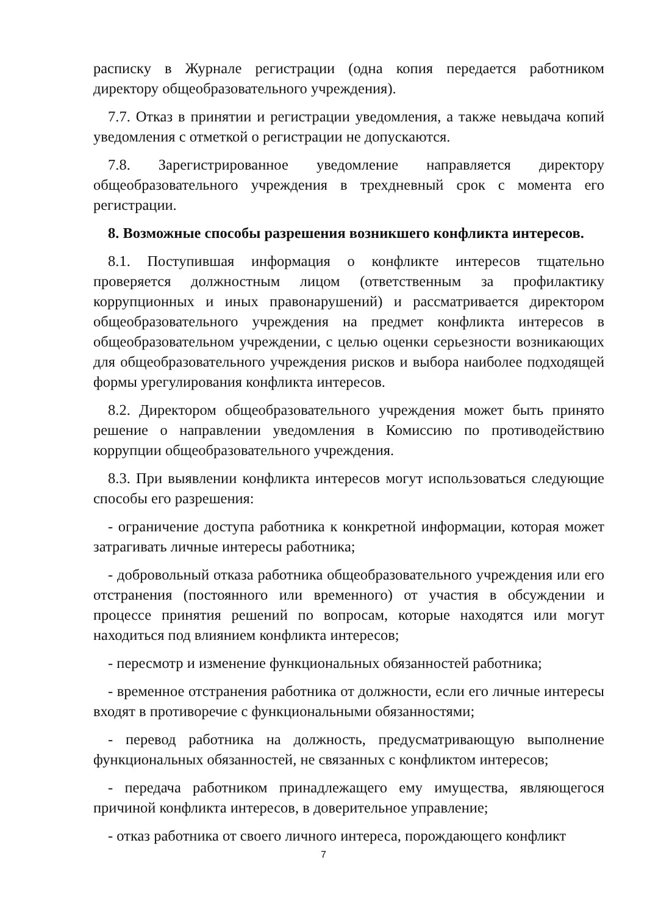расписку в Журнале регистрации (одна копия передается работником директору общеобразовательного учреждения).
7.7. Отказ в принятии и регистрации уведомления, а также невыдача копий уведомления с отметкой о регистрации не допускаются.
7.8. Зарегистрированное уведомление направляется директору общеобразовательного учреждения в трехдневный срок с момента его регистрации.
8. Возможные способы разрешения возникшего конфликта интересов.
8.1. Поступившая информация о конфликте интересов тщательно проверяется должностным лицом (ответственным за профилактику коррупционных и иных правонарушений) и рассматривается директором общеобразовательного учреждения на предмет конфликта интересов в общеобразовательном учреждении, с целью оценки серьезности возникающих для общеобразовательного учреждения рисков и выбора наиболее подходящей формы урегулирования конфликта интересов.
8.2. Директором общеобразовательного учреждения может быть принято решение о направлении уведомления в Комиссию по противодействию коррупции общеобразовательного учреждения.
8.3. При выявлении конфликта интересов могут использоваться следующие способы его разрешения:
- ограничение доступа работника к конкретной информации, которая может затрагивать личные интересы работника;
- добровольный отказа работника общеобразовательного учреждения или его отстранения (постоянного или временного) от участия в обсуждении и процессе принятия решений по вопросам, которые находятся или могут находиться под влиянием конфликта интересов;
- пересмотр и изменение функциональных обязанностей работника;
- временное отстранения работника от должности, если его личные интересы входят в противоречие с функциональными обязанностями;
- перевод работника на должность, предусматривающую выполнение функциональных обязанностей, не связанных с конфликтом интересов;
- передача работником принадлежащего ему имущества, являющегося причиной конфликта интересов, в доверительное управление;
- отказ работника от своего личного интереса, порождающего конфликт
7